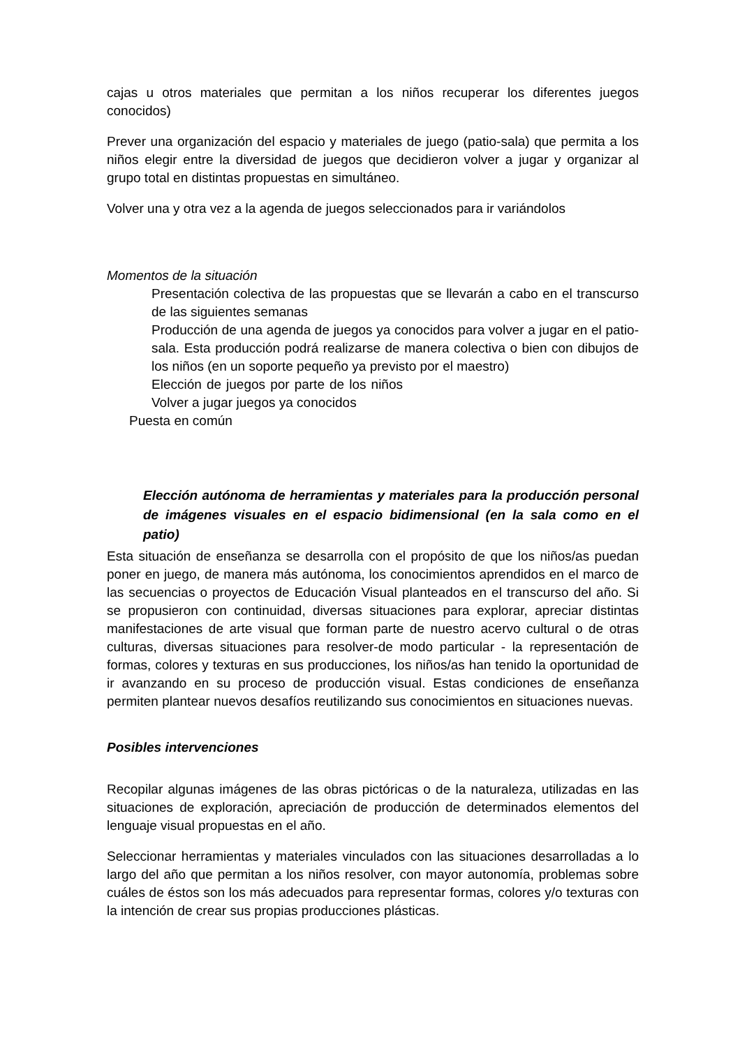cajas u otros materiales que permitan a los niños recuperar los diferentes juegos conocidos)
Prever una organización del espacio y materiales de juego (patio-sala) que permita a los niños elegir entre la diversidad de juegos que decidieron volver a jugar y organizar al grupo total en distintas propuestas en simultáneo.
Volver una y otra vez a la agenda de juegos seleccionados para ir variándolos
Momentos de la situación
Presentación colectiva de las propuestas que se llevarán a cabo en el transcurso de las siguientes semanas
Producción de una agenda de juegos ya conocidos para volver a jugar en el patio-sala. Esta producción podrá realizarse de manera colectiva o bien con dibujos de los niños (en un soporte pequeño ya previsto por el maestro)
Elección de juegos por parte de los niños Volver a jugar juegos ya conocidos
Puesta en común
Elección autónoma de herramientas y materiales para la producción personal de imágenes visuales en el espacio bidimensional (en la sala como en el patio)
Esta situación de enseñanza se desarrolla con el propósito de que los niños/as puedan poner en juego, de manera más autónoma, los conocimientos aprendidos en el marco de las secuencias o proyectos de Educación Visual planteados en el transcurso del año. Si se propusieron con continuidad, diversas situaciones para explorar, apreciar distintas manifestaciones de arte visual que forman parte de nuestro acervo cultural o de otras culturas, diversas situaciones para resolver-de modo particular - la representación de formas, colores y texturas en sus producciones, los niños/as han tenido la oportunidad de ir avanzando en su proceso de producción visual. Estas condiciones de enseñanza permiten plantear nuevos desafíos reutilizando sus conocimientos en situaciones nuevas.
Posibles intervenciones
Recopilar algunas imágenes de las obras pictóricas o de la naturaleza, utilizadas en las situaciones de exploración, apreciación de producción de determinados elementos del lenguaje visual propuestas en el año.
Seleccionar herramientas y materiales vinculados con las situaciones desarrolladas a lo largo del año que permitan a los niños resolver, con mayor autonomía, problemas sobre cuáles de éstos son los más adecuados para representar formas, colores y/o texturas con la intención de crear sus propias producciones plásticas.